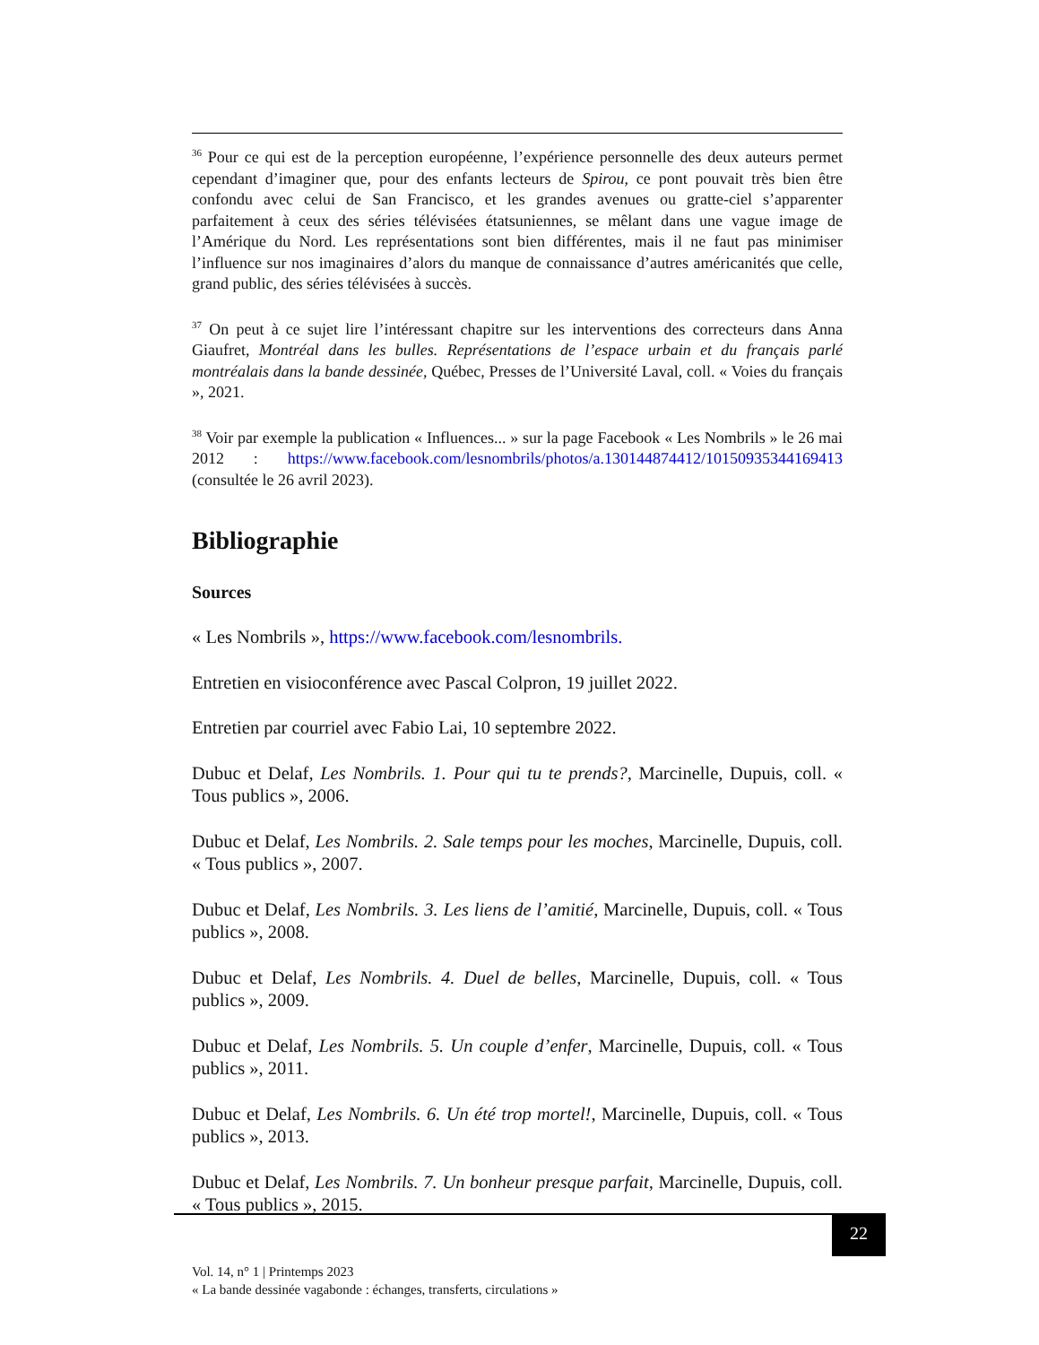<sup>36</sup> Pour ce qui est de la perception européenne, l’expérience personnelle des deux auteurs permet cependant d’imaginer que, pour des enfants lecteurs de Spirou, ce pont pouvait très bien être confondu avec celui de San Francisco, et les grandes avenues ou gratte-ciel s’apparenter parfaitement à ceux des séries télévisées étatsuniennes, se mêlant dans une vague image de l’Amérique du Nord. Les représentations sont bien différentes, mais il ne faut pas minimiser l’influence sur nos imaginaires d’alors du manque de connaissance d’autres américanités que celle, grand public, des séries télévisées à succès.
<sup>37</sup> On peut à ce sujet lire l’intéressant chapitre sur les interventions des correcteurs dans Anna Giaufret, Montréal dans les bulles. Représentations de l’espace urbain et du français parlé montréalais dans la bande dessinée, Québec, Presses de l’Université Laval, coll. « Voies du français », 2021.
<sup>38</sup> Voir par exemple la publication « Influences... » sur la page Facebook « Les Nombrils » le 26 mai 2012 : https://www.facebook.com/lesnombrils/photos/a.130144874412/10150935344169413 (consultée le 26 avril 2023).
Bibliographie
Sources
« Les Nombrils », https://www.facebook.com/lesnombrils.
Entretien en visioconférence avec Pascal Colpron, 19 juillet 2022.
Entretien par courriel avec Fabio Lai, 10 septembre 2022.
Dubuc et Delaf, Les Nombrils. 1. Pour qui tu te prends?, Marcinelle, Dupuis, coll. « Tous publics », 2006.
Dubuc et Delaf, Les Nombrils. 2. Sale temps pour les moches, Marcinelle, Dupuis, coll. « Tous publics », 2007.
Dubuc et Delaf, Les Nombrils. 3. Les liens de l’amitié, Marcinelle, Dupuis, coll. « Tous publics », 2008.
Dubuc et Delaf, Les Nombrils. 4. Duel de belles, Marcinelle, Dupuis, coll. « Tous publics », 2009.
Dubuc et Delaf, Les Nombrils. 5. Un couple d’enfer, Marcinelle, Dupuis, coll. « Tous publics », 2011.
Dubuc et Delaf, Les Nombrils. 6. Un été trop mortel!, Marcinelle, Dupuis, coll. « Tous publics », 2013.
Dubuc et Delaf, Les Nombrils. 7. Un bonheur presque parfait, Marcinelle, Dupuis, coll. « Tous publics », 2015.
22
Vol. 14, n° 1 | Printemps 2023
« La bande dessinée vagabonde : échanges, transferts, circulations »